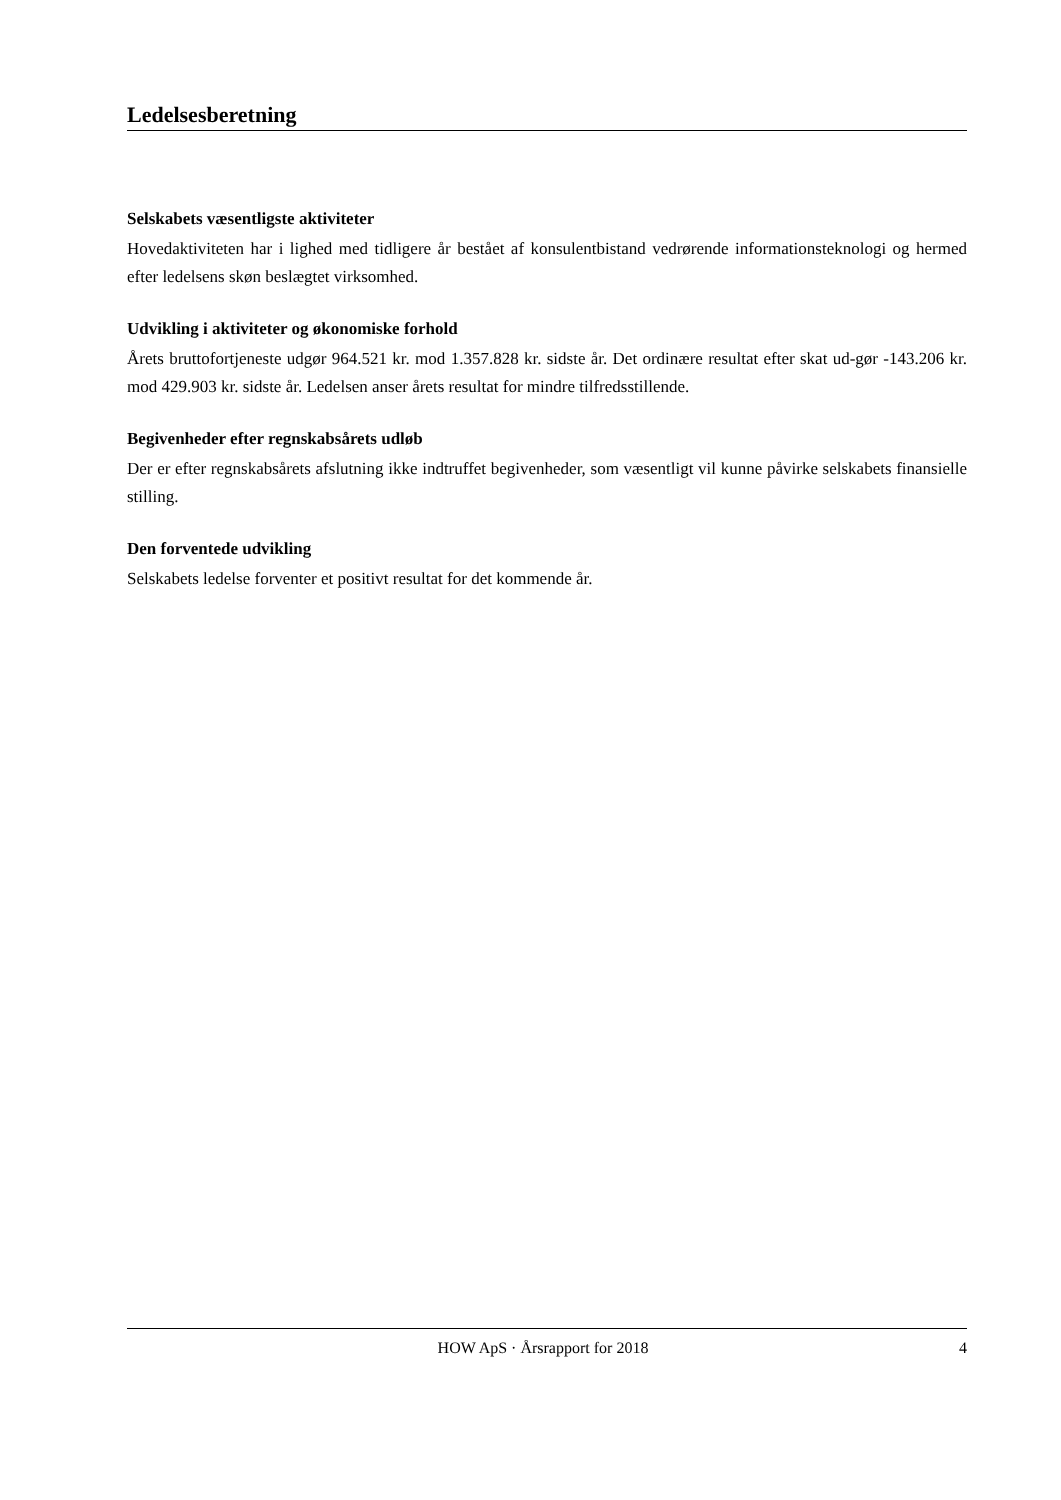Ledelsesberetning
Selskabets væsentligste aktiviteter
Hovedaktiviteten har i lighed med tidligere år bestået af konsulentbistand vedrørende informationsteknologi og hermed efter ledelsens skøn beslægtet virksomhed.
Udvikling i aktiviteter og økonomiske forhold
Årets bruttofortjeneste udgør 964.521 kr. mod 1.357.828 kr. sidste år. Det ordinære resultat efter skat ud-gør -143.206 kr. mod 429.903 kr. sidste år. Ledelsen anser årets resultat for mindre tilfredsstillende.
Begivenheder efter regnskabsårets udløb
Der er efter regnskabsårets afslutning ikke indtruffet begivenheder, som væsentligt vil kunne påvirke selskabets finansielle stilling.
Den forventede udvikling
Selskabets ledelse forventer et positivt resultat for det kommende år.
HOW ApS · Årsrapport for 2018 4